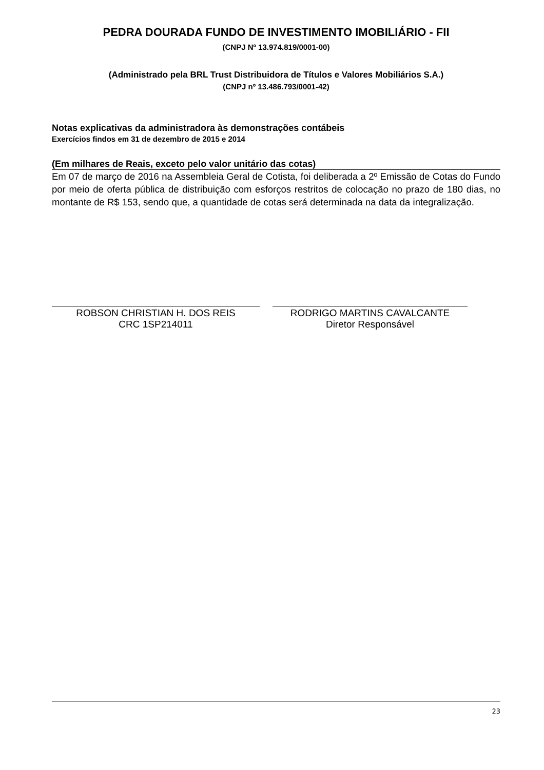PEDRA DOURADA FUNDO DE INVESTIMENTO IMOBILIÁRIO - FII
(CNPJ Nº 13.974.819/0001-00)
(Administrado pela BRL Trust Distribuidora de Títulos e Valores Mobiliários S.A.)
(CNPJ nº 13.486.793/0001-42)
Notas explicativas da administradora às demonstrações contábeis
Exercícios findos em 31 de dezembro de 2015 e 2014
(Em milhares de Reais, exceto pelo valor unitário das cotas)
Em 07 de março de 2016 na Assembleia Geral de Cotista, foi deliberada a 2º Emissão de Cotas do Fundo por meio de oferta pública de distribuição com esforços restritos de colocação no prazo de 180 dias, no montante de R$ 153, sendo que, a quantidade de cotas será determinada na data da integralização.
ROBSON CHRISTIAN H. DOS REIS
CRC 1SP214011
RODRIGO MARTINS CAVALCANTE
Diretor Responsável
23